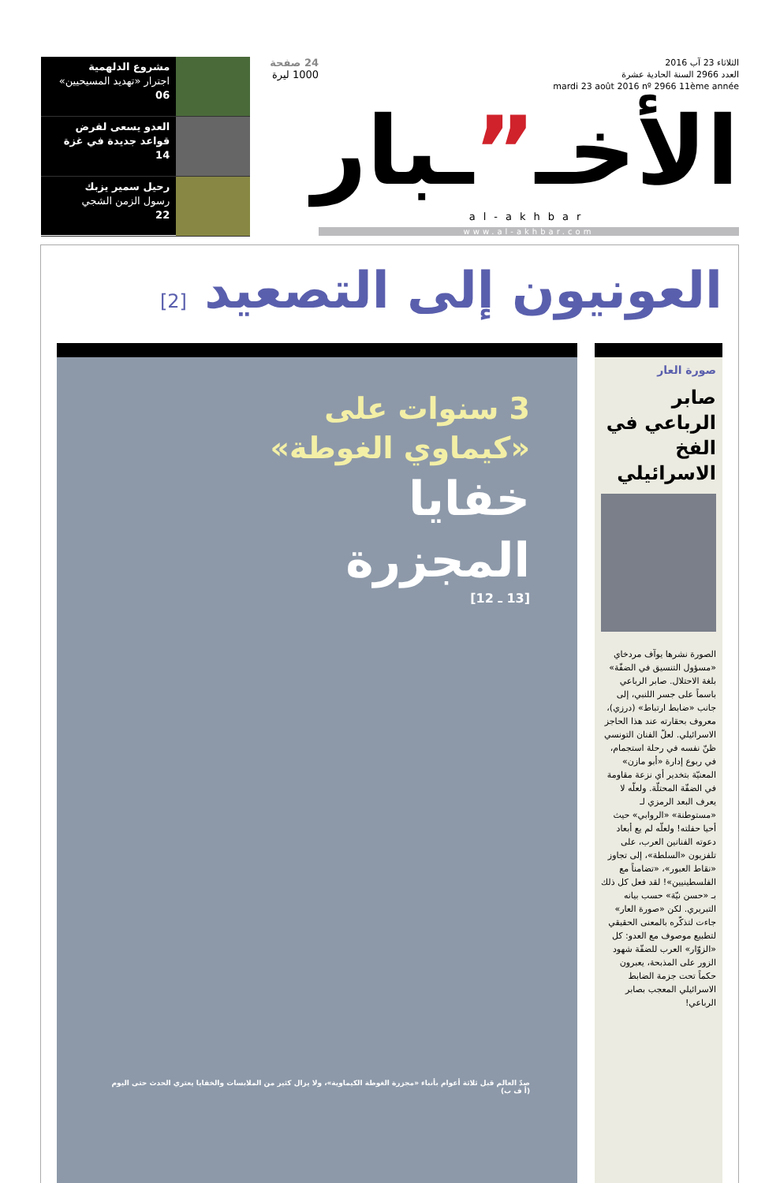الثلاثاء 23 آب 2016
العدد 2966 السنة الحادية عشرة
mardi 23 août 2016 nº 2966 11ème année
الأخـ”ـبار
al-akhbar
www.al-akhbar.com
24 صفحة
1000 ليرة
مشروع الدلهمية
اجترار «تهديد المسيحيين»
06
العدو يسعى لفرض قواعد جديدة في غزة
14
رحيل سمير يزبك
رسول الزمن الشجي
22
العونيون إلى التصعيد [2]
صورة العار
صابر الرباعي في الفخ الاسرائيلي
الصورة نشرها يوآف مردخاي «مسؤول التنسيق في الضفّة» بلغة الاحتلال. صابر الرباعي باسماً على جسر اللنبي، إلى جانب «ضابط ارتباط» (درزي)، معروف بحقارته عند هذا الحاجز الاسرائيلي. لعلّ الفنان التونسي ظنّ نفسه في رحلة استجمام، في ربوع إدارة «أبو مازن» المعنيّة بتخدير أي نزعة مقاومة في الضفّة المحتلّة. ولعلّه لا يعرف البعد الرمزي لـ «مستوطنة» «الروابي» حيث أحيا حفلته! ولعلّه لم يع أبعاد دعوته الفنانين العرب، على تلفزيون «السلطة»، إلى تجاوز «نقاط العبور»، «تضامناً مع الفلسطينيين»! لقد فعل كل ذلك بـ «حسن نيّة» حسب بيانه التبريري. لكن «صورة العار» جاءت لتذكّره بالمعنى الحقيقي لتطبيع موصوف مع العدو: كل «الزوّار» العرب للضفّة شهود الزور على المذبحة، يعبرون حكماً تحت جزمة الضابط الاسرائيلي المعجب بصابر الرباعي!
3 سنوات على
«كيماوي الغوطة»
خفايا
المجزرة
[13 ـ 12]
صدّ العالم قبل ثلاثة أعوام بأنباء «مجزرة الغوطة الكيماوية»، ولا يزال كثير من الملابسات والخفايا يعتري الحدث حتى اليوم (أ ف ب)